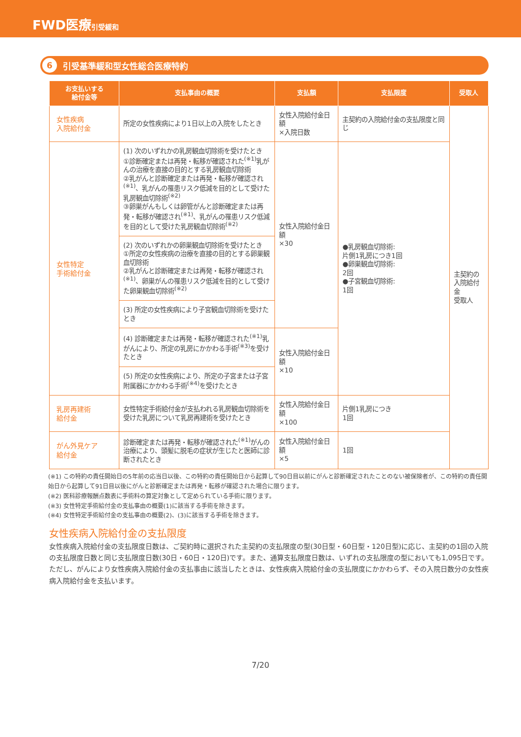FWD医療引受緩和
6 引受基準緩和型女性総合医療特約
| お支払いする 給付金等 | 支払事由の概要 | 支払額 | 支払限度 | 受取人 |
| --- | --- | --- | --- | --- |
| 女性疾病 入院給付金 | 所定の女性疾病により1日以上の入院をしたとき | 女性入院給付金日額 ×入院日数 | 主契約の入院給付金の支払限度と同じ | 主契約の 入院給付金 受取人 |
| 女性特定 手術給付金 | (1) 次のいずれかの乳房観血切除術を受けたとき ①診断確定または再発・転移が確認された<sup>(※1)</sup>乳がんの治療を直接の目的とする乳房観血切除術 ②乳がんと診断確定または再発・転移が確認され<sup>(※1)</sup>、乳がんの罹患リスク低減を目的として受けた乳房観血切除術<sup>(※2)</sup> ③卵巣がんもしくは卵管がんと診断確定または再発・転移が確認され<sup>(※1)</sup>、乳がんの罹患リスク低減を目的として受けた乳房観血切除術<sup>(※2)</sup> | 女性入院給付金日額 ×30 | ●乳房観血切除術: 片側1乳房につき1回 ●卵巣観血切除術: 2回 ●子宮観血切除術: 1回 | |
| | (2) 次のいずれかの卵巣観血切除術を受けたとき ①所定の女性疾病の治療を直接の目的とする卵巣観血切除術 ②乳がんと診断確定または再発・転移が確認され<sup>(※1)</sup>、卵巣がんの罹患リスク低減を目的として受けた卵巣観血切除術<sup>(※2)</sup> | | | |
| | (3) 所定の女性疾病により子宮観血切除術を受けたとき | | | |
| | (4) 診断確定または再発・転移が確認された<sup>(※1)</sup>乳がんにより、所定の乳房にかかわる手術<sup>(※3)</sup>を受けたとき | 女性入院給付金日額 ×10 | | |
| | (5) 所定の女性疾病により、所定の子宮または子宮附属器にかかわる手術<sup>(※4)</sup>を受けたとき | | | |
| 乳房再建術 給付金 | 女性特定手術給付金が支払われる乳房観血切除術を受けた乳房について乳房再建術を受けたとき | 女性入院給付金日額 ×100 | 片側1乳房につき 1回 | |
| がん外見ケア 給付金 | 診断確定または再発・転移が確認された<sup>(※1)</sup>がんの治療により、頭髪に脱毛の症状が生じたと医師に診断されたとき | 女性入院給付金日額 ×5 | 1回 | |
(※1) この特約の責任開始日の5年前の応当日以後、この特約の責任開始日から起算して90日目以前にがんと診断確定されたことのない被保険者が、この特約の責任開始日から起算して91日目以後にがんと診断確定または再発・転移が確認された場合に限ります。
(※2) 医科診療報酬点数表に手術料の算定対象として定められている手術に限ります。
(※3) 女性特定手術給付金の支払事由の概要(1)に該当する手術を除きます。
(※4) 女性特定手術給付金の支払事由の概要(2)、(3)に該当する手術を除きます。
女性疾病入院給付金の支払限度
女性疾病入院給付金の支払限度日数は、ご契約時に選択された主契約の支払限度の型(30日型・60日型・120日型)に応じ、主契約の1回の入院の支払限度日数と同じ支払限度日数(30日・60日・120日)です。また、通算支払限度日数は、いずれの支払限度の型においても1,095日です。
ただし、がんにより女性疾病入院給付金の支払事由に該当したときは、女性疾病入院給付金の支払限度にかかわらず、その入院日数分の女性疾病入院給付金を支払います。
7/20